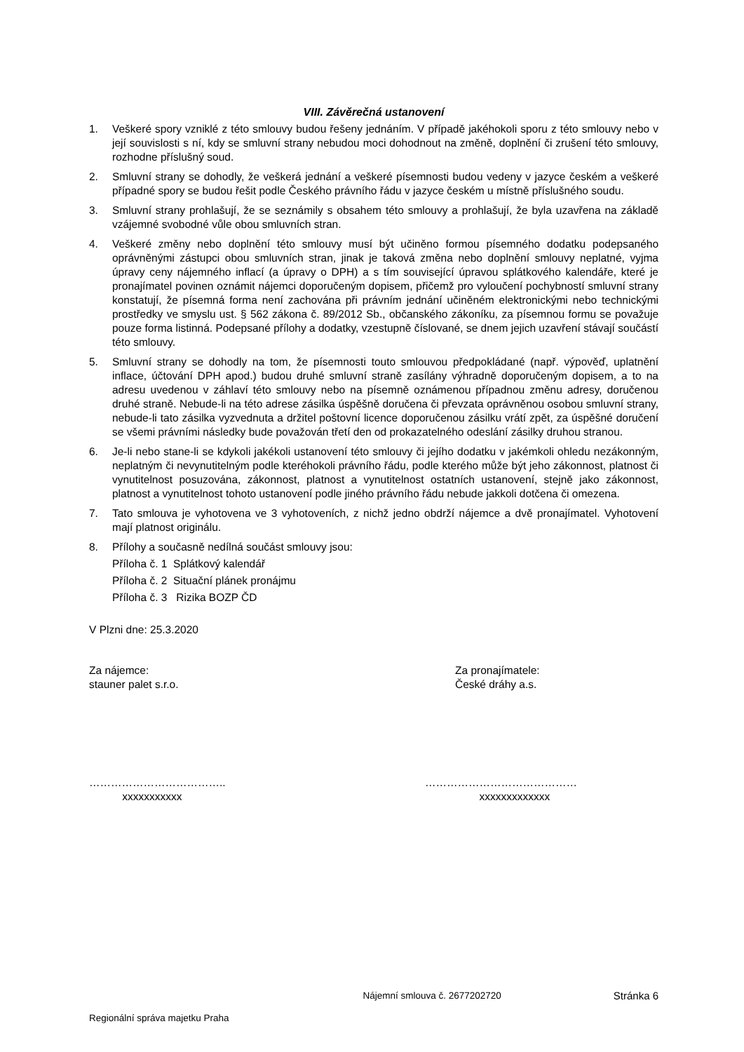VIII. Závěrečná ustanovení
1. Veškeré spory vzniklé z této smlouvy budou řešeny jednáním. V případě jakéhokoli sporu z této smlouvy nebo v její souvislosti s ní, kdy se smluvní strany nebudou moci dohodnout na změně, doplnění či zrušení této smlouvy, rozhodne příslušný soud.
2. Smluvní strany se dohodly, že veškerá jednání a veškeré písemnosti budou vedeny v jazyce českém a veškeré případné spory se budou řešit podle Českého právního řádu v jazyce českém u místně příslušného soudu.
3. Smluvní strany prohlašují, že se seznámily s obsahem této smlouvy a prohlašují, že byla uzavřena na základě vzájemné svobodné vůle obou smluvních stran.
4. Veškeré změny nebo doplnění této smlouvy musí být učiněno formou písemného dodatku podepsaného oprávněnými zástupci obou smluvních stran, jinak je taková změna nebo doplnění smlouvy neplatné, vyjma úpravy ceny nájemného inflací (a úpravy o DPH) a s tím související úpravou splátkového kalendáře, které je pronajímatel povinen oznámit nájemci doporučeným dopisem, přičemž pro vyloučení pochybností smluvní strany konstatují, že písemná forma není zachována při právním jednání učiněném elektronickými nebo technickými prostředky ve smyslu ust. § 562 zákona č. 89/2012 Sb., občanského zákoníku, za písemnou formu se považuje pouze forma listinná. Podepsané přílohy a dodatky, vzestupně číslované, se dnem jejich uzavření stávají součástí této smlouvy.
5. Smluvní strany se dohodly na tom, že písemnosti touto smlouvou předpokládané (např. výpověď, uplatnění inflace, účtování DPH apod.) budou druhé smluvní straně zasílány výhradně doporučeným dopisem, a to na adresu uvedenou v záhlaví této smlouvy nebo na písemně oznámenou případnou změnu adresy, doručenou druhé straně. Nebude-li na této adrese zásilka úspěšně doručena či převzata oprávněnou osobou smluvní strany, nebude-li tato zásilka vyzvednuta a držitel poštovní licence doporučenou zásilku vrátí zpět, za úspěšné doručení se všemi právními následky bude považován třetí den od prokazatelného odeslání zásilky druhou stranou.
6. Je-li nebo stane-li se kdykoli jakékoli ustanovení této smlouvy či jejího dodatku v jakémkoli ohledu nezákonným, neplatným či nevynutitelným podle kteréhokoli právního řádu, podle kterého může být jeho zákonnost, platnost či vynutitelnost posuzována, zákonnost, platnost a vynutitelnost ostatních ustanovení, stejně jako zákonnost, platnost a vynutitelnost tohoto ustanovení podle jiného právního řádu nebude jakkoli dotčena či omezena.
7. Tato smlouva je vyhotovena ve 3 vyhotoveních, z nichž jedno obdrží nájemce a dvě pronajímatel. Vyhotovení mají platnost originálu.
8. Přílohy a současně nedílná součást smlouvy jsou:
Příloha č. 1 Splátkový kalendář
Příloha č. 2 Situační plánek pronájmu
Příloha č. 3 Rizika BOZP ČD
V Plzni dne: 25.3.2020
Za nájemce:
stauner palet s.r.o.
Za pronajímatele:
České dráhy a.s.
………………………………..
xxxxxxxxxxx
……………………………………
xxxxxxxxxxxxx
Nájemní smlouva č. 2677202720 Stránka 6
Regionální správa majetku Praha